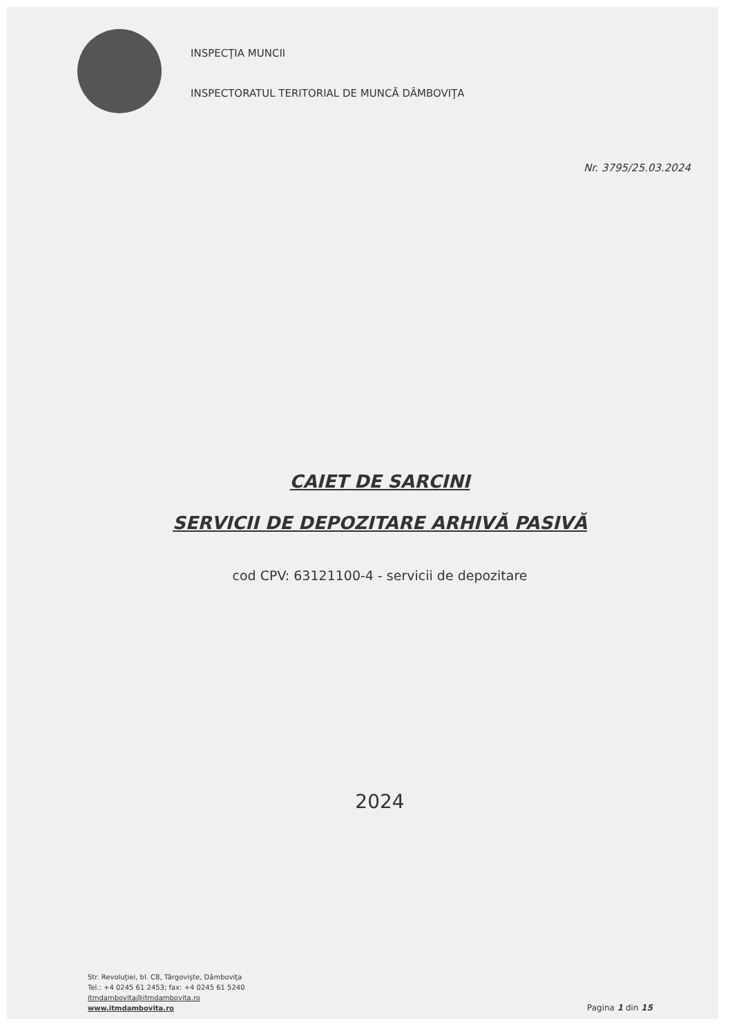INSPECŢIA MUNCII
INSPECTORATUL TERITORIAL DE MUNCĂ DÂMBOVIŢA
Nr. 3795/25.03.2024
CAIET DE SARCINI
SERVICII DE DEPOZITARE ARHIVĂ PASIVĂ
cod CPV: 63121100-4 - servicii de depozitare
2024
Str. Revoluţiei, bl. C8, Târgovişte, Dâmboviţa
Tel.: +4 0245 61 2453; fax: +4 0245 61 5240
itmdambovita@itmdambovita.ro
www.itmdambovita.ro
Pagina 1 din 15